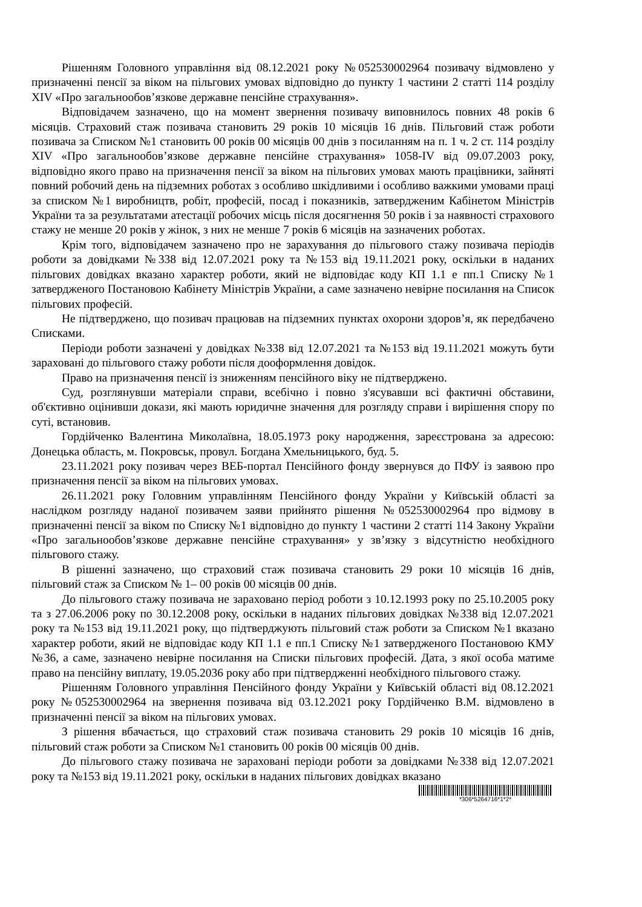Рішенням Головного управління від 08.12.2021 року №052530002964 позивачу відмовлено у призначенні пенсії за віком на пільгових умовах відповідно до пункту 1 частини 2 статті 114 розділу XIV «Про загальнообов’язкове державне пенсійне страхування».
Відповідачем зазначено, що на момент звернення позивачу виповнилось повних 48 років 6 місяців. Страховий стаж позивача становить 29 років 10 місяців 16 днів. Пільговий стаж роботи позивача за Списком №1 становить 00 років 00 місяців 00 днів з посиланням на п. 1 ч. 2 ст. 114 розділу XIV «Про загальнообов’язкове державне пенсійне страхування» 1058-IV від 09.07.2003 року, відповідно якого право на призначення пенсії за віком на пільгових умовах мають працівники, зайняті повний робочий день на підземних роботах з особливо шкідливими і особливо важкими умовами праці за списком №1 виробництв, робіт, професій, посад і показників, затвердженим Кабінетом Міністрів України та за результатами атестації робочих місць після досягнення 50 років і за наявності страхового стажу не менше 20 років у жінок, з них не менше 7 років 6 місяців на зазначених роботах.
Крім того, відповідачем зазначено про не зарахування до пільгового стажу позивача періодів роботи за довідками №338 від 12.07.2021 року та №153 від 19.11.2021 року, оскільки в наданих пільгових довідках вказано характер роботи, який не відповідає коду КП 1.1 е пп.1 Списку №1 затвердженого Постановою Кабінету Міністрів України, а саме зазначено невірне посилання на Список пільгових професій.
Не підтверджено, що позивач працював на підземних пунктах охорони здоров’я, як передбачено Списками.
Періоди роботи зазначені у довідках №338 від 12.07.2021 та №153 від 19.11.2021 можуть бути зараховані до пільгового стажу роботи після дооформлення довідок.
Право на призначення пенсії із зниженням пенсійного віку не підтверджено.
Суд, розглянувши матеріали справи, всебічно і повно з'ясувавши всі фактичні обставини, об'єктивно оцінивши докази, які мають юридичне значення для розгляду справи і вирішення спору по суті, встановив.
Гордійченко Валентина Миколаївна, 18.05.1973 року народження, зареєстрована за адресою: Донецька область, м. Покровськ, провул. Богдана Хмельницького, буд. 5.
23.11.2021 року позивач через ВЕБ-портал Пенсійного фонду звернувся до ПФУ із заявою про призначення пенсії за віком на пільгових умовах.
26.11.2021 року Головним управлінням Пенсійного фонду України у Київській області за наслідком розгляду наданої позивачем заяви прийнято рішення №052530002964 про відмову в призначенні пенсії за віком по Списку №1 відповідно до пункту 1 частини 2 статті 114 Закону України «Про загальнообов’язкове державне пенсійне страхування» у зв’язку з відсутністю необхідного пільгового стажу.
В рішенні зазначено, що страховий стаж позивача становить 29 роки 10 місяців 16 днів, пільговий стаж за Списком № 1– 00 років 00 місяців 00 днів.
До пільгового стажу позивача не зараховано період роботи з 10.12.1993 року по 25.10.2005 року та з 27.06.2006 року по 30.12.2008 року, оскільки в наданих пільгових довідках №338 від 12.07.2021 року та №153 від 19.11.2021 року, що підтверджують пільговий стаж роботи за Списком №1 вказано характер роботи, який не відповідає коду КП 1.1 е пп.1 Списку №1 затвердженого Постановою КМУ №36, а саме, зазначено невірне посилання на Списки пільгових професій. Дата, з якої особа матиме право на пенсійну виплату, 19.05.2036 року або при підтвердженні необхідного пільгового стажу.
Рішенням Головного управління Пенсійного фонду України у Київській області від 08.12.2021 року №052530002964 на звернення позивача від 03.12.2021 року Гордійченко В.М. відмовлено в призначенні пенсії за віком на пільгових умовах.
З рішення вбачається, що страховий стаж позивача становить 29 років 10 місяців 16 днів, пільговий стаж роботи за Списком №1 становить 00 років 00 місяців 00 днів.
До пільгового стажу позивача не зараховані періоди роботи за довідками №338 від 12.07.2021 року та №153 від 19.11.2021 року, оскільки в наданих пільгових довідках вказано
*306*5264716*1*2*